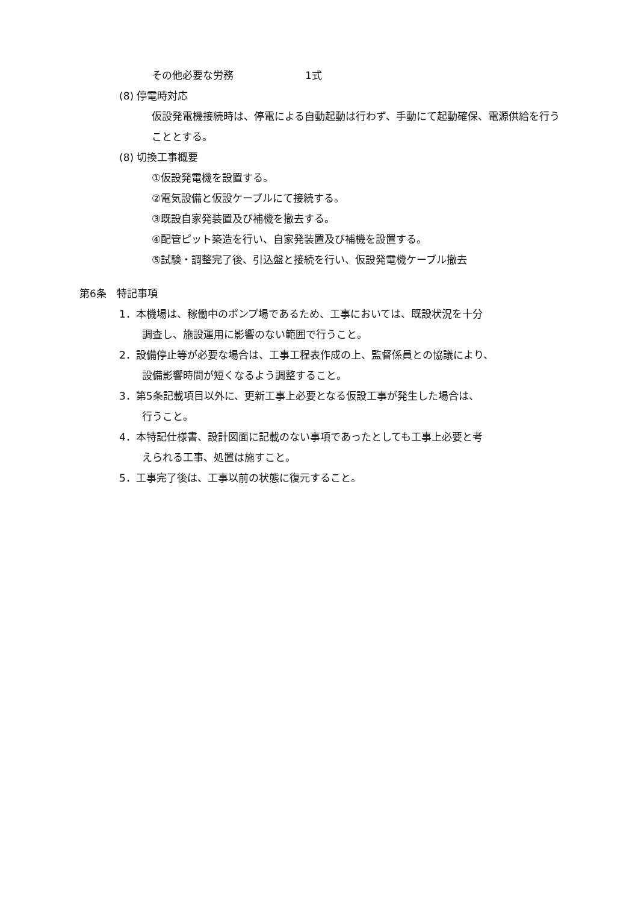その他必要な労務　　　　　　　1式
(8) 停電時対応
仮設発電機接続時は、停電による自動起動は行わず、手動にて起動確保、電源供給を行うこととする。
(8) 切換工事概要
①仮設発電機を設置する。
②電気設備と仮設ケーブルにて接続する。
③既設自家発装置及び補機を撤去する。
④配管ピット築造を行い、自家発装置及び補機を設置する。
⑤試験・調整完了後、引込盤と接続を行い、仮設発電機ケーブル撤去
第6条　特記事項
1．本機場は、稼働中のポンプ場であるため、工事においては、既設状況を十分
調査し、施設運用に影響のない範囲で行うこと。
2．設備停止等が必要な場合は、工事工程表作成の上、監督係員との協議により、
設備影響時間が短くなるよう調整すること。
3．第5条記載項目以外に、更新工事上必要となる仮設工事が発生した場合は、
行うこと。
4．本特記仕様書、設計図面に記載のない事項であったとしても工事上必要と考
えられる工事、処置は施すこと。
5．工事完了後は、工事以前の状態に復元すること。